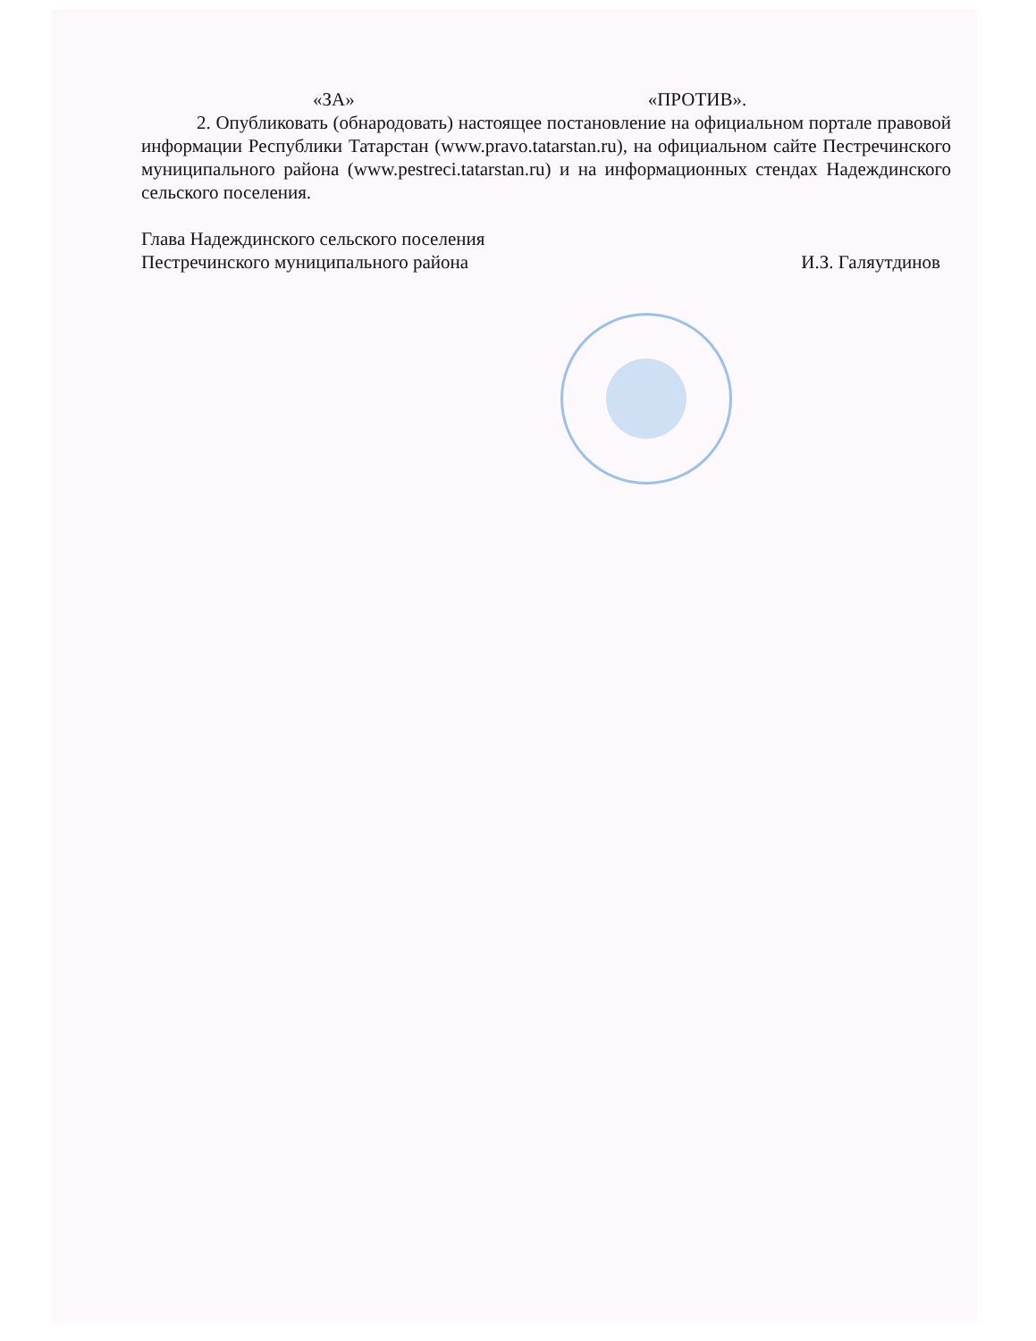«ЗА» «ПРОТИВ».
2. Опубликовать (обнародовать) настоящее постановление на официальном портале правовой информации Республики Татарстан (www.pravo.tatarstan.ru), на официальном сайте Пестречинского муниципального района (www.pestreci.tatarstan.ru) и на информационных стендах Надеждинского сельского поселения.
Глава Надеждинского сельского поселения
Пестречинского муниципального района
И.З. Галяутдинов